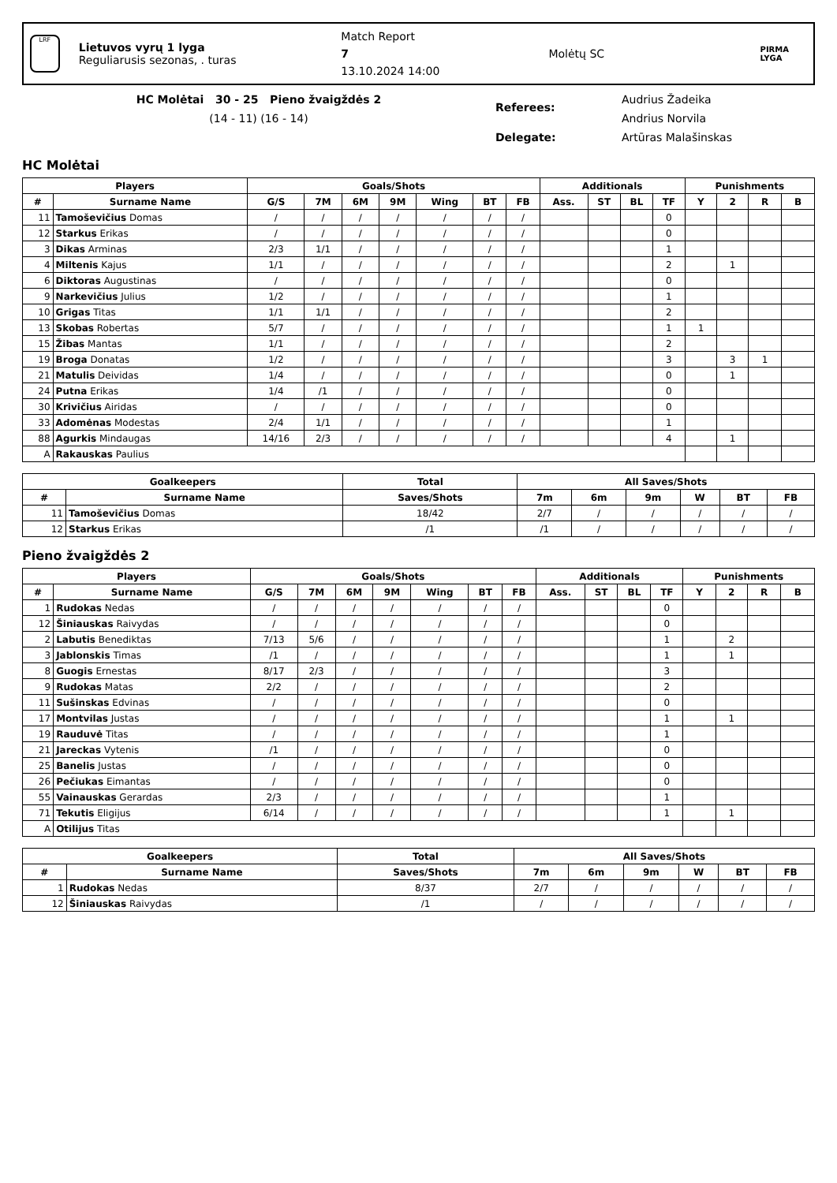LRF
Lietuvos vyrų 1 lyga
Reguliarusis sezonas, . turas
Match Report
7
13.10.2024 14:00
Molėtų SC
PIRMA LYGA
HC Molėtai 30 - 25 Pieno žvaigždės 2
(14 - 11) (16 - 14)
Referees:
Audrius Žadeika
Andrius Norvila
Delegate: Artūras Malašinskas
HC Molėtai
| Players | | Goals/Shots | | | | | | | Additionals | | | | Punishments | | | |
| --- | --- | --- | --- | --- | --- | --- | --- | --- | --- | --- | --- | --- | --- | --- | --- | --- |
| # | Surname Name | G/S | 7M | 6M | 9M | Wing | BT | FB | Ass. | ST | BL | TF | Y | 2 | R | B |
| 11 | Tamoševičius Domas | / | / | / | / | / | / | / | | | | 0 | | | | |
| 12 | Starkus Erikas | / | / | / | / | / | / | / | | | | 0 | | | | |
| 3 | Dikas Arminas | 2/3 | 1/1 | / | / | / | / | / | | | | 1 | | | | |
| 4 | Miltenis Kajus | 1/1 | / | / | / | / | / | / | | | | 2 | | 1 | | |
| 6 | Diktoras Augustinas | / | / | / | / | / | / | / | | | | 0 | | | | |
| 9 | Narkevičius Julius | 1/2 | / | / | / | / | / | / | | | | 1 | | | | |
| 10 | Grigas Titas | 1/1 | 1/1 | / | / | / | / | / | | | | 2 | | | | |
| 13 | Skobas Robertas | 5/7 | / | / | / | / | / | / | | | | 1 | 1 | | | |
| 15 | Žibas Mantas | 1/1 | / | / | / | / | / | / | | | | 2 | | | | |
| 19 | Broga Donatas | 1/2 | / | / | / | / | / | / | | | | 3 | | 3 | 1 | |
| 21 | Matulis Deividas | 1/4 | / | / | / | / | / | / | | | | 0 | | 1 | | |
| 24 | Putna Erikas | 1/4 | /1 | / | / | / | / | / | | | | 0 | | | | |
| 30 | Krivičius Airidas | / | / | / | / | / | / | / | | | | 0 | | | | |
| 33 | Adomėnas Modestas | 2/4 | 1/1 | / | / | / | / | / | | | | 1 | | | | |
| 88 | Agurkis Mindaugas | 14/16 | 2/3 | / | / | / | / | / | | | | 4 | | 1 | | |
| A | Rakauskas Paulius | | | | | | | | | | | | | | | |
| Goalkeepers | | Total | All Saves/Shots | | | | | |
| --- | --- | --- | --- | --- | --- | --- | --- | --- |
| # | Surname Name | Saves/Shots | 7m | 6m | 9m | W | BT | FB |
| 11 | Tamoševičius Domas | 18/42 | 2/7 | / | / | / | / | / |
| 12 | Starkus Erikas | /1 | /1 | / | / | / | / | / |
Pieno žvaigždės 2
| Players | | Goals/Shots | | | | | | | Additionals | | | | Punishments | | | |
| --- | --- | --- | --- | --- | --- | --- | --- | --- | --- | --- | --- | --- | --- | --- | --- | --- |
| # | Surname Name | G/S | 7M | 6M | 9M | Wing | BT | FB | Ass. | ST | BL | TF | Y | 2 | R | B |
| 1 | Rudokas Nedas | / | / | / | / | / | / | / | | | | 0 | | | | |
| 12 | Šiniauskas Raivydas | / | / | / | / | / | / | / | | | | 0 | | | | |
| 2 | Labutis Benediktas | 7/13 | 5/6 | / | / | / | / | / | | | | 1 | | 2 | | |
| 3 | Jablonskis Timas | /1 | / | / | / | / | / | / | | | | 1 | | 1 | | |
| 8 | Guogis Ernestas | 8/17 | 2/3 | / | / | / | / | / | | | | 3 | | | | |
| 9 | Rudokas Matas | 2/2 | / | / | / | / | / | / | | | | 2 | | | | |
| 11 | Sušinskas Edvinas | / | / | / | / | / | / | / | | | | 0 | | | | |
| 17 | Montvilas Justas | / | / | / | / | / | / | / | | | | 1 | | 1 | | |
| 19 | Rauduvė Titas | / | / | / | / | / | / | / | | | | 1 | | | | |
| 21 | Jareckas Vytenis | /1 | / | / | / | / | / | / | | | | 0 | | | | |
| 25 | Banelis Justas | / | / | / | / | / | / | / | | | | 0 | | | | |
| 26 | Pečiukas Eimantas | / | / | / | / | / | / | / | | | | 0 | | | | |
| 55 | Vainauskas Gerardas | 2/3 | / | / | / | / | / | / | | | | 1 | | | | |
| 71 | Tekutis Eligijus | 6/14 | / | / | / | / | / | / | | | | 1 | | 1 | | |
| A | Otilijus Titas | | | | | | | | | | | | | | | |
| Goalkeepers | | Total | All Saves/Shots | | | | | |
| --- | --- | --- | --- | --- | --- | --- | --- | --- |
| # | Surname Name | Saves/Shots | 7m | 6m | 9m | W | BT | FB |
| 1 | Rudokas Nedas | 8/37 | 2/7 | / | / | / | / | / |
| 12 | Šiniauskas Raivydas | /1 | / | / | / | / | / | / |